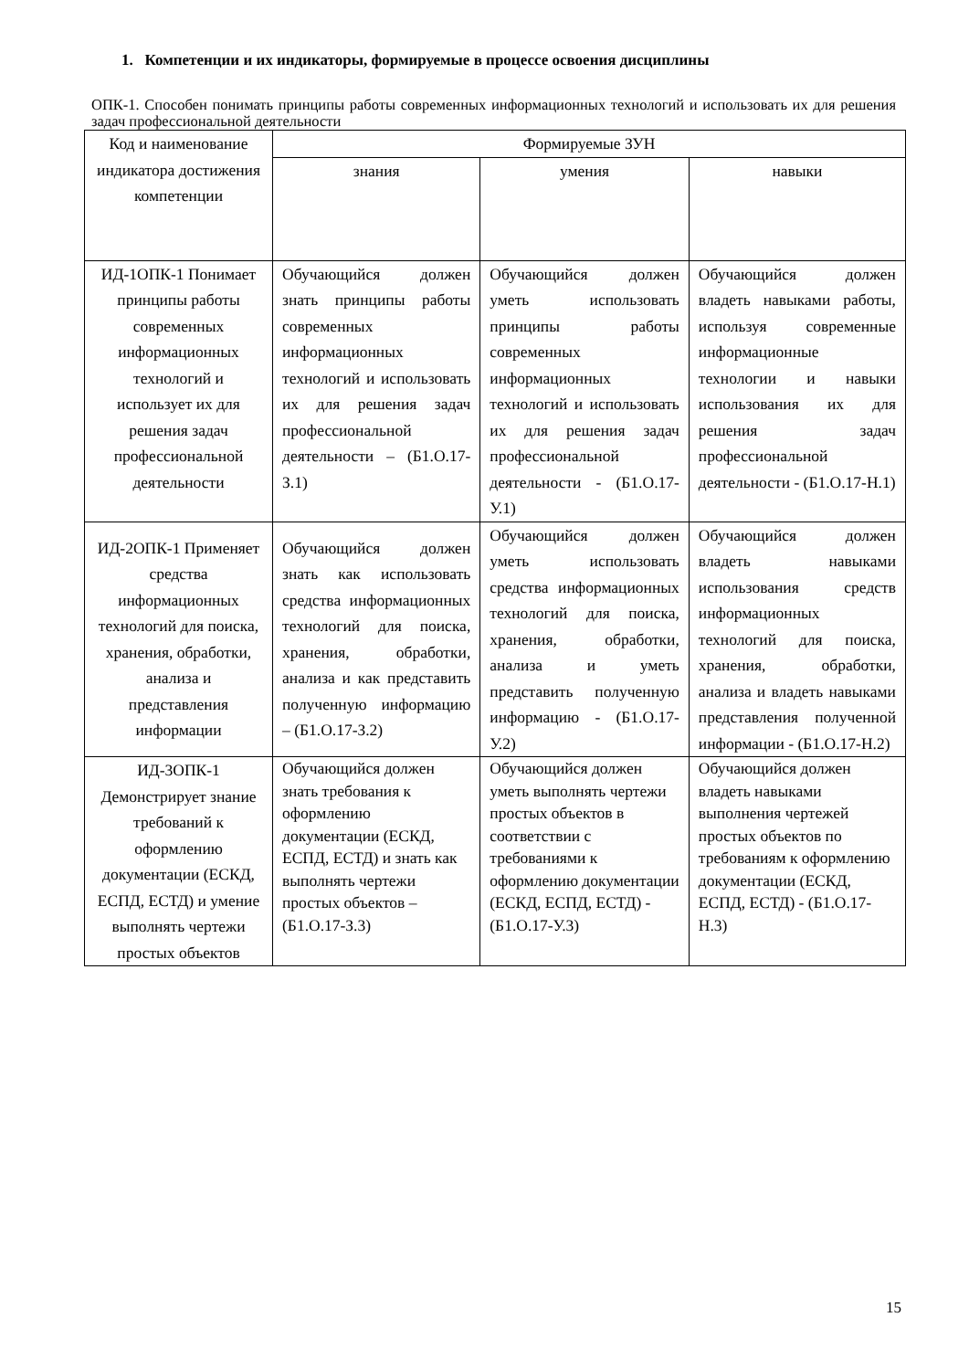1. Компетенции и их индикаторы, формируемые в процессе освоения дисциплины
ОПК-1. Способен понимать принципы работы современных информационных технологий и использовать их для решения задач профессиональной деятельности
| Код и наименование индикатора достижения компетенции | Формируемые ЗУН | | |
| --- | --- | --- | --- |
| | знания | умения | навыки |
| ИД-1ОПК-1 Понимает принципы работы современных информационных технологий и использует их для решения задач профессиональной деятельности | Обучающийся должен знать принципы работы современных информационных технологий и использовать их для решения задач профессиональной деятельности – (Б1.О.17-З.1) | Обучающийся должен уметь использовать принципы работы современных информационных технологий и использовать их для решения задач профессиональной деятельности - (Б1.О.17-У.1) | Обучающийся должен владеть навыками работы, используя современные информационные технологии и навыки использования их для решения задач профессиональной деятельности - (Б1.О.17-Н.1) |
| ИД-2ОПК-1 Применяет средства информационных технологий для поиска, хранения, обработки, анализа и представления информации | Обучающийся должен знать как использовать средства информационных технологий для поиска, хранения, обработки, анализа и как представить полученную информацию – (Б1.О.17-З.2) | Обучающийся должен уметь использовать средства информационных технологий для поиска, хранения, обработки, анализа и уметь представить полученную информацию - (Б1.О.17-У.2) | Обучающийся должен владеть навыками использования средств информационных технологий для поиска, хранения, обработки, анализа и владеть навыками представления полученной информации - (Б1.О.17-Н.2) |
| ИД-3ОПК-1 Демонстрирует знание требований к оформлению документации (ЕСКД, ЕСПД, ЕСТД) и умение выполнять чертежи простых объектов | Обучающийся должен знать требования к оформлению документации (ЕСКД, ЕСПД, ЕСТД) и знать как выполнять чертежи простых объектов – (Б1.О.17-З.3) | Обучающийся должен уметь выполнять чертежи простых объектов в соответствии с требованиями к оформлению документации (ЕСКД, ЕСПД, ЕСТД) - (Б1.О.17-У.3) | Обучающийся должен владеть навыками выполнения чертежей простых объектов по требованиям к оформлению документации (ЕСКД, ЕСПД, ЕСТД) - (Б1.О.17-Н.3) |
15